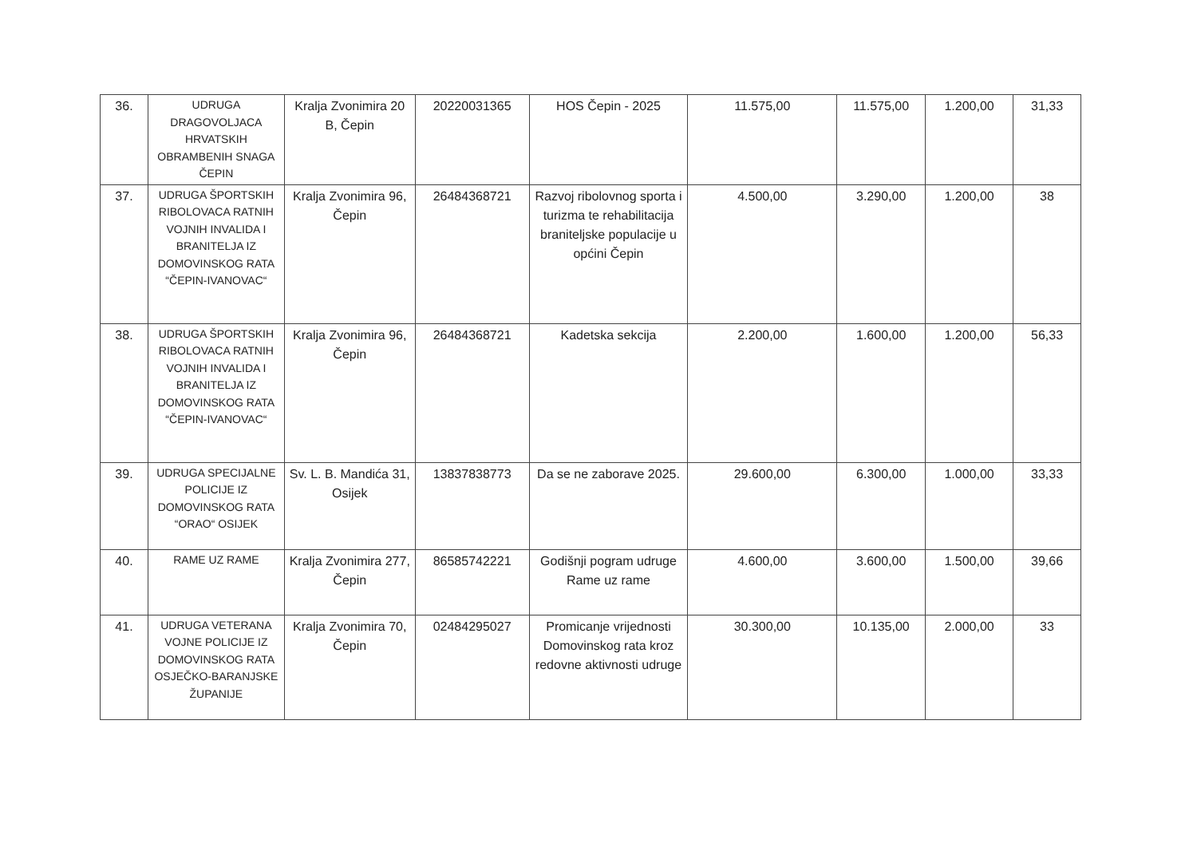| 36. | UDRUGA DRAGOVOLJACA HRVATSKIH OBRAMBENIH SNAGA ČEPIN | Kralja Zvonimira 20 B, Čepin | 20220031365 | HOS Čepin - 2025 | 11.575,00 | 11.575,00 | 1.200,00 | 31,33 |
| 37. | UDRUGA ŠPORTSKIH RIBOLOVACA RATNIH VOJNIH INVALIDA I BRANITELJA IZ DOMOVINSKOG RATA “ČEPIN-IVANOVAC“ | Kralja Zvonimira 96, Čepin | 26484368721 | Razvoj ribolovnog sporta i turizma te rehabilitacija braniteljske populacije u općini Čepin | 4.500,00 | 3.290,00 | 1.200,00 | 38 |
| 38. | UDRUGA ŠPORTSKIH RIBOLOVACA RATNIH VOJNIH INVALIDA I BRANITELJA IZ DOMOVINSKOG RATA “ČEPIN-IVANOVAC“ | Kralja Zvonimira 96, Čepin | 26484368721 | Kadetska sekcija | 2.200,00 | 1.600,00 | 1.200,00 | 56,33 |
| 39. | UDRUGA SPECIJALNE POLICIJE IZ DOMOVINSKOG RATA “ORAO“ OSIJEK | Sv. L. B. Mandića 31, Osijek | 13837838773 | Da se ne zaborave 2025. | 29.600,00 | 6.300,00 | 1.000,00 | 33,33 |
| 40. | RAME UZ RAME | Kralja Zvonimira 277, Čepin | 86585742221 | Godišnji pogram udruge Rame uz rame | 4.600,00 | 3.600,00 | 1.500,00 | 39,66 |
| 41. | UDRUGA VETERANA VOJNE POLICIJE IZ DOMOVINSKOG RATA OSJEČKO-BARANJSKE ŽUPANIJE | Kralja Zvonimira 70, Čepin | 02484295027 | Promicanje vrijednosti Domovinskog rata kroz redovne aktivnosti udruge | 30.300,00 | 10.135,00 | 2.000,00 | 33 |